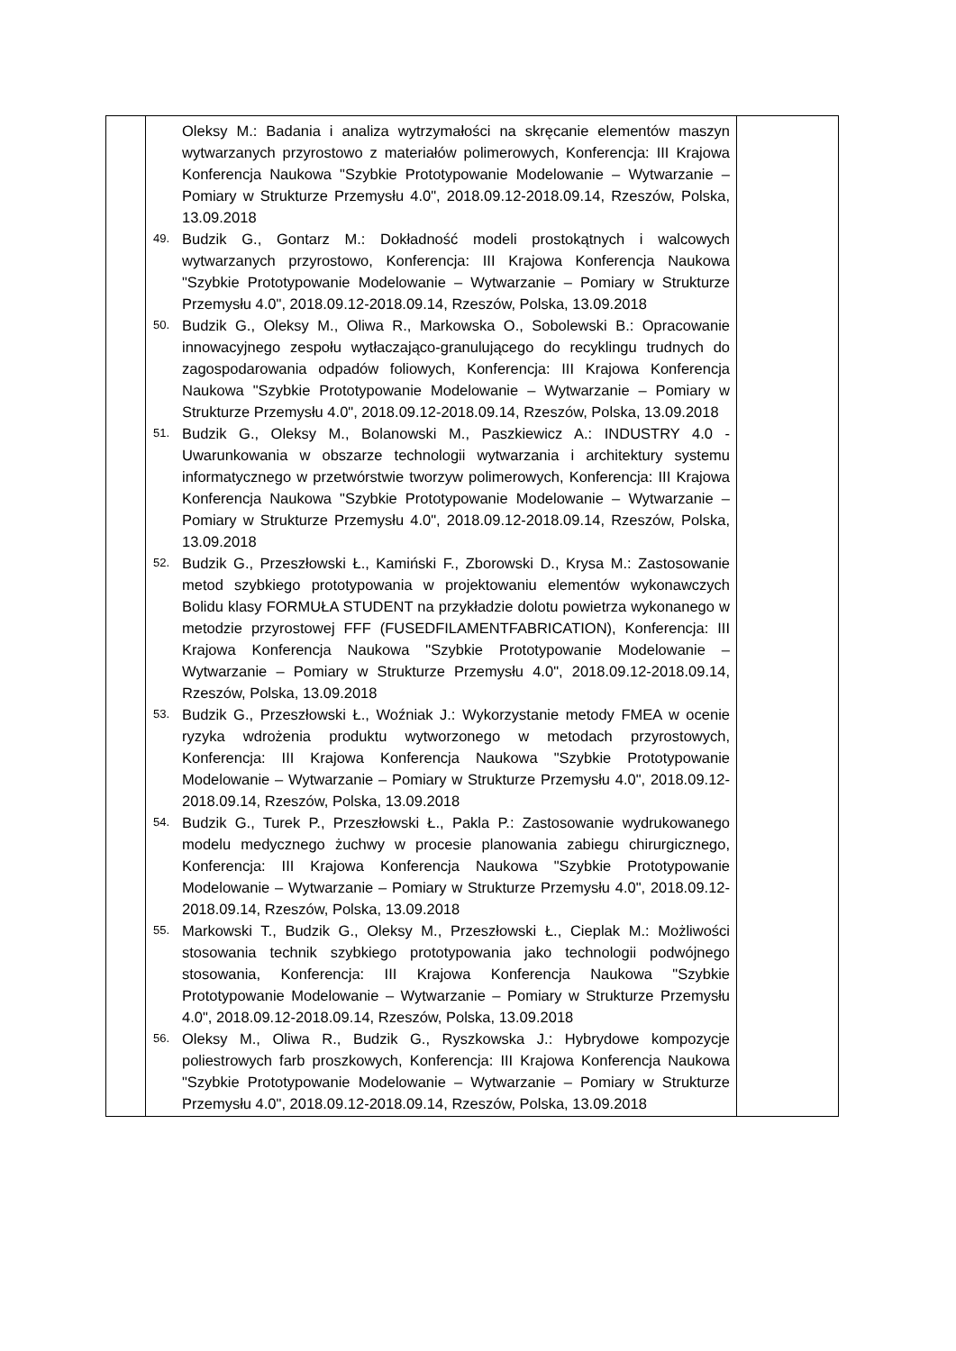| | Oleksy M.: Badania i analiza wytrzymałości na skręcanie elementów maszyn wytwarzanych przyrostowo z materiałów polimerowych, Konferencja: III Krajowa Konferencja Naukowa "Szybkie Prototypowanie Modelowanie – Wytwarzanie – Pomiary w Strukturze Przemysłu 4.0", 2018.09.12-2018.09.14, Rzeszów, Polska, 13.09.2018 49. Budzik G., Gontarz M.: Dokładność modeli prostokątnych i walcowych wytwarzanych przyrostowo, Konferencja: III Krajowa Konferencja Naukowa "Szybkie Prototypowanie Modelowanie – Wytwarzanie – Pomiary w Strukturze Przemysłu 4.0", 2018.09.12-2018.09.14, Rzeszów, Polska, 13.09.2018 50. Budzik G., Oleksy M., Oliwa R., Markowska O., Sobolewski B.: Opracowanie innowacyjnego zespołu wytłaczająco-granulującego do recyklingu trudnych do zagospodarowania odpadów foliowych, Konferencja: III Krajowa Konferencja Naukowa "Szybkie Prototypowanie Modelowanie – Wytwarzanie – Pomiary w Strukturze Przemysłu 4.0", 2018.09.12-2018.09.14, Rzeszów, Polska, 13.09.2018 51. Budzik G., Oleksy M., Bolanowski M., Paszkiewicz A.: INDUSTRY 4.0 - Uwarunkowania w obszarze technologii wytwarzania i architektury systemu informatycznego w przetwórstwie tworzyw polimerowych, Konferencja: III Krajowa Konferencja Naukowa "Szybkie Prototypowanie Modelowanie – Wytwarzanie – Pomiary w Strukturze Przemysłu 4.0", 2018.09.12-2018.09.14, Rzeszów, Polska, 13.09.2018 52. Budzik G., Przeszłowski Ł., Kamiński F., Zborowski D., Krysa M.: Zastosowanie metod szybkiego prototypowania w projektowaniu elementów wykonawczych Bolidu klasy FORMUŁA STUDENT na przykładzie dolotu powietrza wykonanego w metodzie przyrostowej FFF (FUSEDFILAMENTFABRICATION), Konferencja: III Krajowa Konferencja Naukowa "Szybkie Prototypowanie Modelowanie – Wytwarzanie – Pomiary w Strukturze Przemysłu 4.0", 2018.09.12-2018.09.14, Rzeszów, Polska, 13.09.2018 53. Budzik G., Przeszłowski Ł., Woźniak J.: Wykorzystanie metody FMEA w ocenie ryzyka wdrożenia produktu wytworzonego w metodach przyrostowych, Konferencja: III Krajowa Konferencja Naukowa "Szybkie Prototypowanie Modelowanie – Wytwarzanie – Pomiary w Strukturze Przemysłu 4.0", 2018.09.12-2018.09.14, Rzeszów, Polska, 13.09.2018 54. Budzik G., Turek P., Przeszłowski Ł., Pakla P.: Zastosowanie wydrukowanego modelu medycznego żuchwy w procesie planowania zabiegu chirurgicznego, Konferencja: III Krajowa Konferencja Naukowa "Szybkie Prototypowanie Modelowanie – Wytwarzanie – Pomiary w Strukturze Przemysłu 4.0", 2018.09.12-2018.09.14, Rzeszów, Polska, 13.09.2018 55. Markowski T., Budzik G., Oleksy M., Przeszłowski Ł., Cieplak M.: Możliwości stosowania technik szybkiego prototypowania jako technologii podwójnego stosowania, Konferencja: III Krajowa Konferencja Naukowa "Szybkie Prototypowanie Modelowanie – Wytwarzanie – Pomiary w Strukturze Przemysłu 4.0", 2018.09.12-2018.09.14, Rzeszów, Polska, 13.09.2018 56. Oleksy M., Oliwa R., Budzik G., Ryszkowska J.: Hybrydowe kompozycje poliestrowych farb proszkowych, Konferencja: III Krajowa Konferencja Naukowa "Szybkie Prototypowanie Modelowanie – Wytwarzanie – Pomiary w Strukturze Przemysłu 4.0", 2018.09.12-2018.09.14, Rzeszów, Polska, 13.09.2018 | |